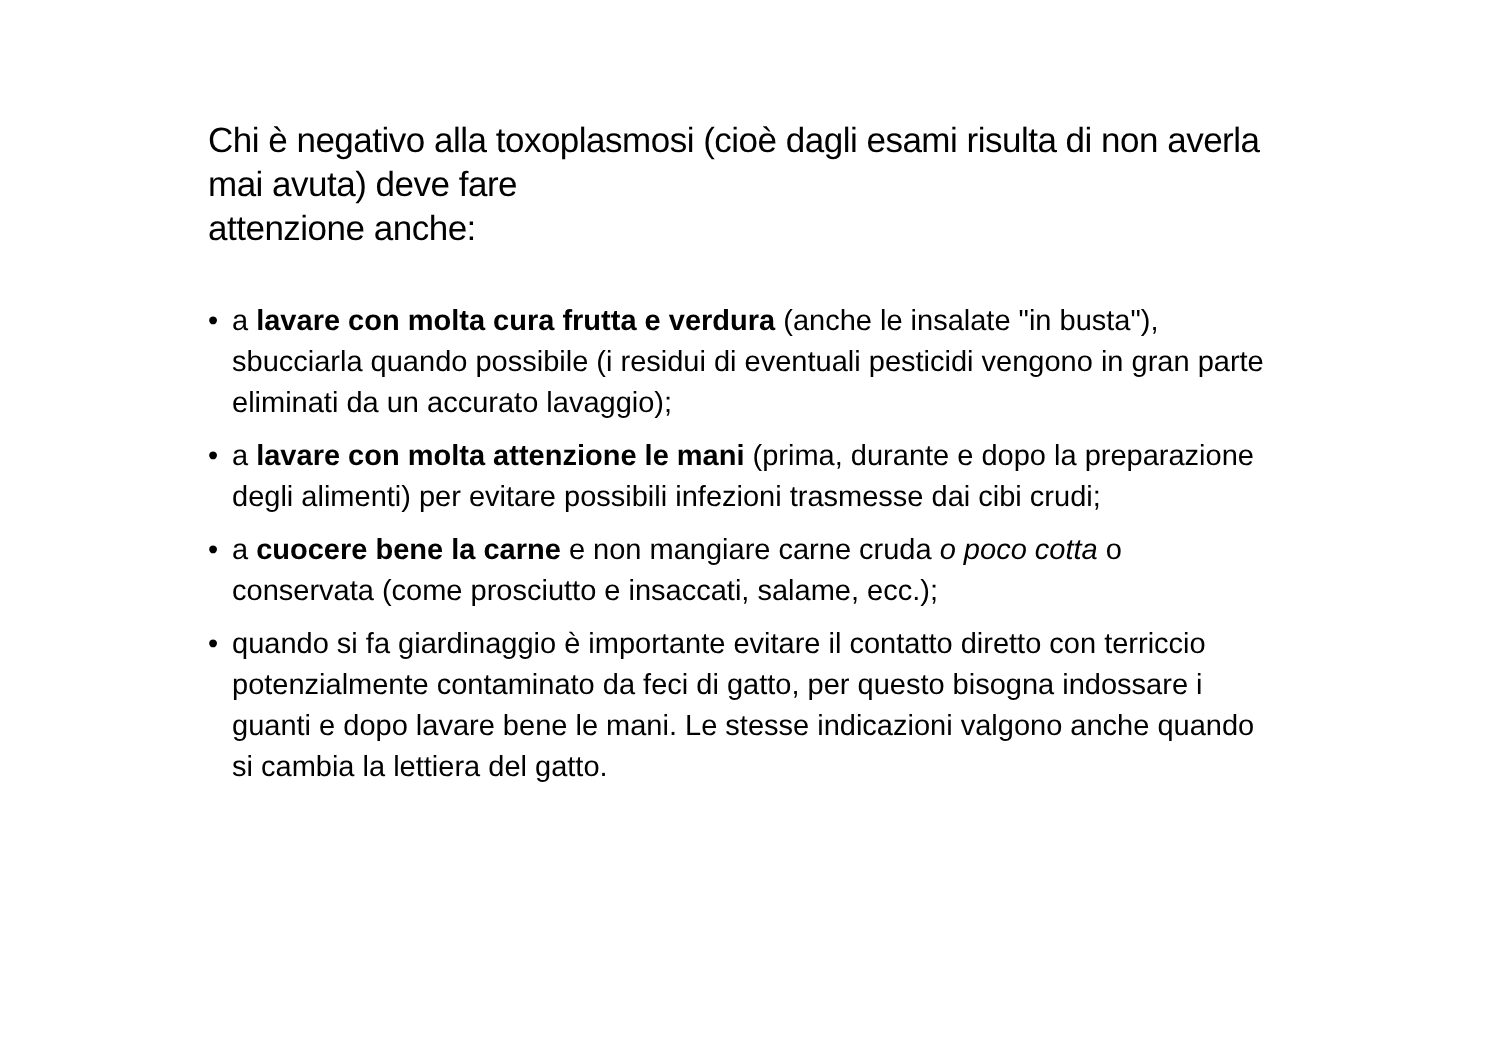Chi è negativo alla toxoplasmosi (cioè dagli esami risulta di non averla mai avuta) deve fare
attenzione anche:
• a lavare con molta cura frutta e verdura (anche le insalate "in busta"), sbucciarla quando possibile (i residui di eventuali pesticidi vengono in gran parte eliminati da un accurato lavaggio);
• a lavare con molta attenzione le mani (prima, durante e dopo la preparazione degli alimenti) per evitare possibili infezioni trasmesse dai cibi crudi;
• a cuocere bene la carne e non mangiare carne cruda o poco cotta o conservata (come prosciutto e insaccati, salame, ecc.);
• quando si fa giardinaggio è importante evitare il contatto diretto con terriccio potenzialmente contaminato da feci di gatto, per questo bisogna indossare i guanti e dopo lavare bene le mani. Le stesse indicazioni valgono anche quando si cambia la lettiera del gatto.